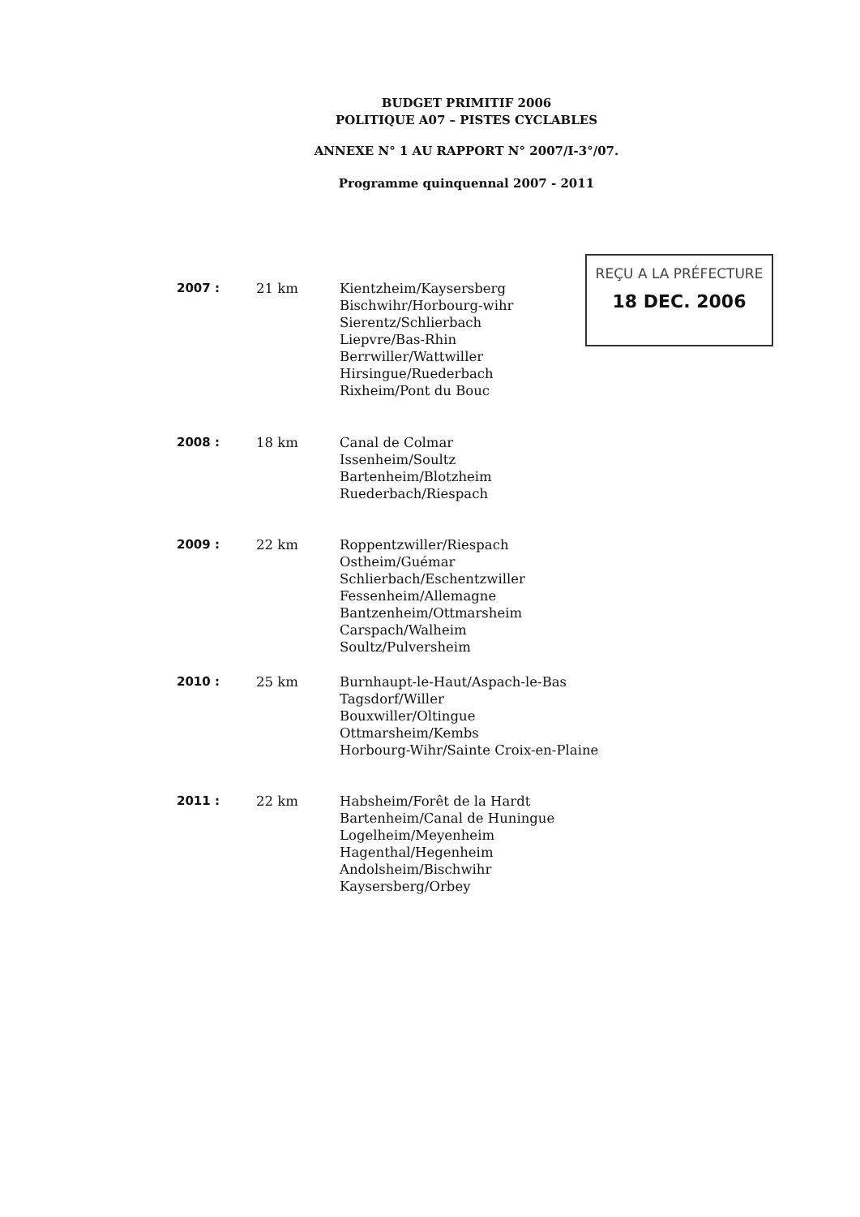BUDGET PRIMITIF 2006
POLITIQUE A07 – PISTES CYCLABLES
ANNEXE N° 1 AU RAPPORT N° 2007/I-3°/07.
Programme quinquennal 2007 - 2011
REÇU A LA PRÉFECTURE
18 DEC. 2006
2007 : 21 km Kientzheim/Kaysersberg
Bischwihr/Horbourg-wihr
Sierentz/Schlierbach
Liepvre/Bas-Rhin
Berrwiller/Wattwiller
Hirsingue/Ruederbach
Rixheim/Pont du Bouc
2008 : 18 km Canal de Colmar
Issenheim/Soultz
Bartenheim/Blotzheim
Ruederbach/Riespach
2009 : 22 km Roppentzwiller/Riespach
Ostheim/Guémar
Schlierbach/Eschentzwiller
Fessenheim/Allemagne
Bantzenheim/Ottmarsheim
Carspach/Walheim
Soultz/Pulversheim
2010 : 25 km Burnhaupt-le-Haut/Aspach-le-Bas
Tagsdorf/Willer
Bouxwiller/Oltingue
Ottmarsheim/Kembs
Horbourg-Wihr/Sainte Croix-en-Plaine
2011 : 22 km Habsheim/Forêt de la Hardt
Bartenheim/Canal de Huningue
Logelheim/Meyenheim
Hagenthal/Hegenheim
Andolsheim/Bischwihr
Kaysersberg/Orbey